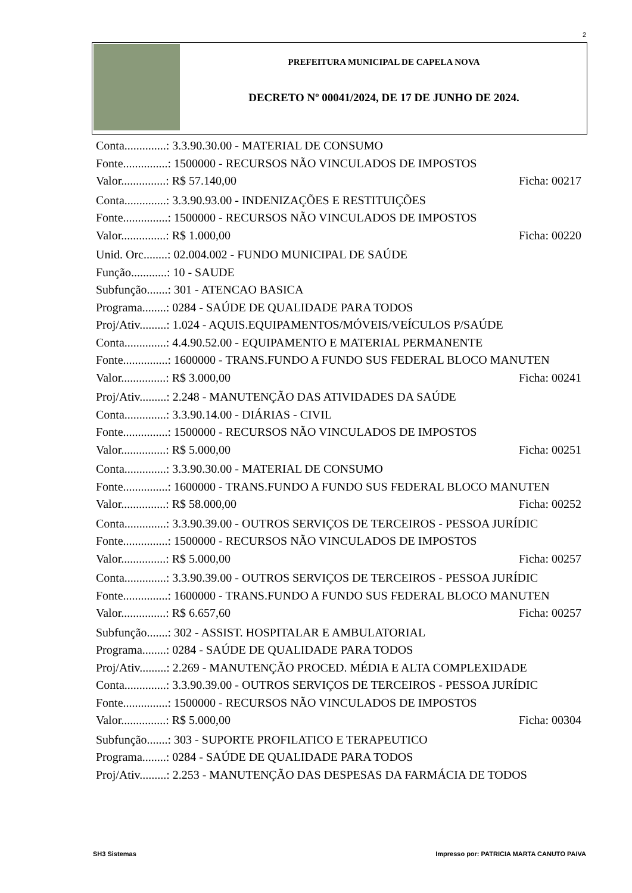2
PREFEITURA MUNICIPAL DE CAPELA NOVA
DECRETO Nº 00041/2024, DE 17 DE JUNHO DE 2024.
Conta..............: 3.3.90.30.00 - MATERIAL DE CONSUMO
Fonte...............: 1500000 - RECURSOS NÃO VINCULADOS DE IMPOSTOS
Valor...............: R$ 57.140,00 Ficha: 00217
Conta..............: 3.3.90.93.00 - INDENIZAÇÕES E RESTITUIÇÕES
Fonte...............: 1500000 - RECURSOS NÃO VINCULADOS DE IMPOSTOS
Valor...............: R$ 1.000,00 Ficha: 00220
Unid. Orc........: 02.004.002 - FUNDO MUNICIPAL DE SAÚDE
Função............: 10 - SAUDE
Subfunção.......: 301 - ATENCAO BASICA
Programa........: 0284 - SAÚDE DE QUALIDADE PARA TODOS
Proj/Ativ.........: 1.024 - AQUIS.EQUIPAMENTOS/MÓVEIS/VEÍCULOS P/SAÚDE
Conta..............: 4.4.90.52.00 - EQUIPAMENTO E MATERIAL PERMANENTE
Fonte...............: 1600000 - TRANS.FUNDO A FUNDO SUS FEDERAL BLOCO MANUTEN
Valor...............: R$ 3.000,00 Ficha: 00241
Proj/Ativ.........: 2.248 - MANUTENÇÃO DAS ATIVIDADES DA SAÚDE
Conta..............: 3.3.90.14.00 - DIÁRIAS - CIVIL
Fonte...............: 1500000 - RECURSOS NÃO VINCULADOS DE IMPOSTOS
Valor...............: R$ 5.000,00 Ficha: 00251
Conta..............: 3.3.90.30.00 - MATERIAL DE CONSUMO
Fonte...............: 1600000 - TRANS.FUNDO A FUNDO SUS FEDERAL BLOCO MANUTEN
Valor...............: R$ 58.000,00 Ficha: 00252
Conta..............: 3.3.90.39.00 - OUTROS SERVIÇOS DE TERCEIROS - PESSOA JURÍDIC
Fonte...............: 1500000 - RECURSOS NÃO VINCULADOS DE IMPOSTOS
Valor...............: R$ 5.000,00 Ficha: 00257
Conta..............: 3.3.90.39.00 - OUTROS SERVIÇOS DE TERCEIROS - PESSOA JURÍDIC
Fonte...............: 1600000 - TRANS.FUNDO A FUNDO SUS FEDERAL BLOCO MANUTEN
Valor...............: R$ 6.657,60 Ficha: 00257
Subfunção.......: 302 - ASSIST. HOSPITALAR E AMBULATORIAL
Programa........: 0284 - SAÚDE DE QUALIDADE PARA TODOS
Proj/Ativ.........: 2.269 - MANUTENÇÃO PROCED. MÉDIA E ALTA COMPLEXIDADE
Conta..............: 3.3.90.39.00 - OUTROS SERVIÇOS DE TERCEIROS - PESSOA JURÍDIC
Fonte...............: 1500000 - RECURSOS NÃO VINCULADOS DE IMPOSTOS
Valor...............: R$ 5.000,00 Ficha: 00304
Subfunção.......: 303 - SUPORTE PROFILATICO E TERAPEUTICO
Programa........: 0284 - SAÚDE DE QUALIDADE PARA TODOS
Proj/Ativ.........: 2.253 - MANUTENÇÃO DAS DESPESAS DA FARMÁCIA DE TODOS
SH3 Sistemas
Impresso por: PATRICIA MARTA CANUTO PAIVA